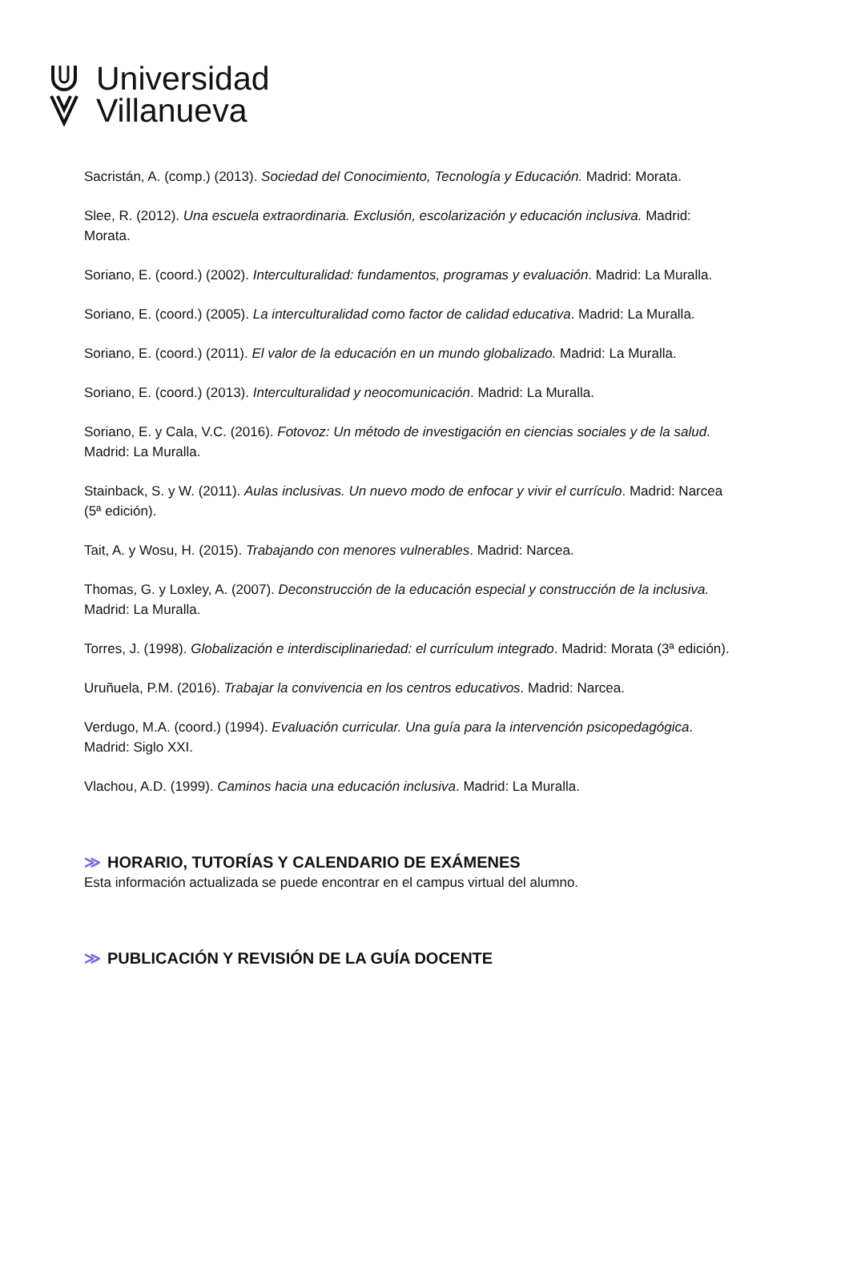Universidad
Villanueva
Sacristán, A. (comp.) (2013). Sociedad del Conocimiento, Tecnología y Educación. Madrid: Morata.
Slee, R. (2012). Una escuela extraordinaria. Exclusión, escolarización y educación inclusiva. Madrid: Morata.
Soriano, E. (coord.) (2002). Interculturalidad: fundamentos, programas y evaluación. Madrid: La Muralla.
Soriano, E. (coord.) (2005). La interculturalidad como factor de calidad educativa. Madrid: La Muralla.
Soriano, E. (coord.) (2011). El valor de la educación en un mundo globalizado. Madrid: La Muralla.
Soriano, E. (coord.) (2013). Interculturalidad y neocomunicación. Madrid: La Muralla.
Soriano, E. y Cala, V.C. (2016). Fotovoz: Un método de investigación en ciencias sociales y de la salud. Madrid: La Muralla.
Stainback, S. y W. (2011). Aulas inclusivas. Un nuevo modo de enfocar y vivir el currículo. Madrid: Narcea (5ª edición).
Tait, A. y Wosu, H. (2015). Trabajando con menores vulnerables. Madrid: Narcea.
Thomas, G. y Loxley, A. (2007). Deconstrucción de la educación especial y construcción de la inclusiva. Madrid: La Muralla.
Torres, J. (1998). Globalización e interdisciplinariedad: el currículum integrado. Madrid: Morata (3ª edición).
Uruñuela, P.M. (2016). Trabajar la convivencia en los centros educativos. Madrid: Narcea.
Verdugo, M.A. (coord.) (1994). Evaluación curricular. Una guía para la intervención psicopedagógica. Madrid: Siglo XXI.
Vlachou, A.D. (1999). Caminos hacia una educación inclusiva. Madrid: La Muralla.
≫ HORARIO, TUTORÍAS Y CALENDARIO DE EXÁMENES
Esta información actualizada se puede encontrar en el campus virtual del alumno.
≫ PUBLICACIÓN Y REVISIÓN DE LA GUÍA DOCENTE